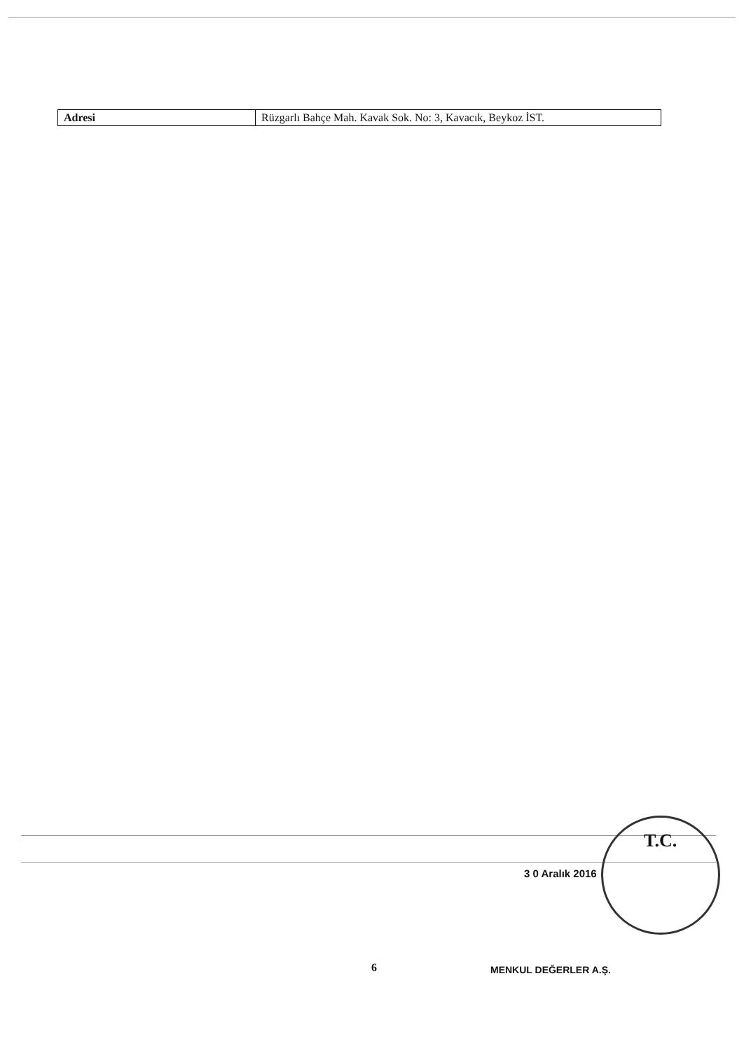| Adresi | Rüzgarlı Bahçe Mah. Kavak Sok. No: 3, Kavacık, Beykoz İST. |
T.C.
3 0 Aralık 2016
6 MENKUL DEĞERLER A.Ş.